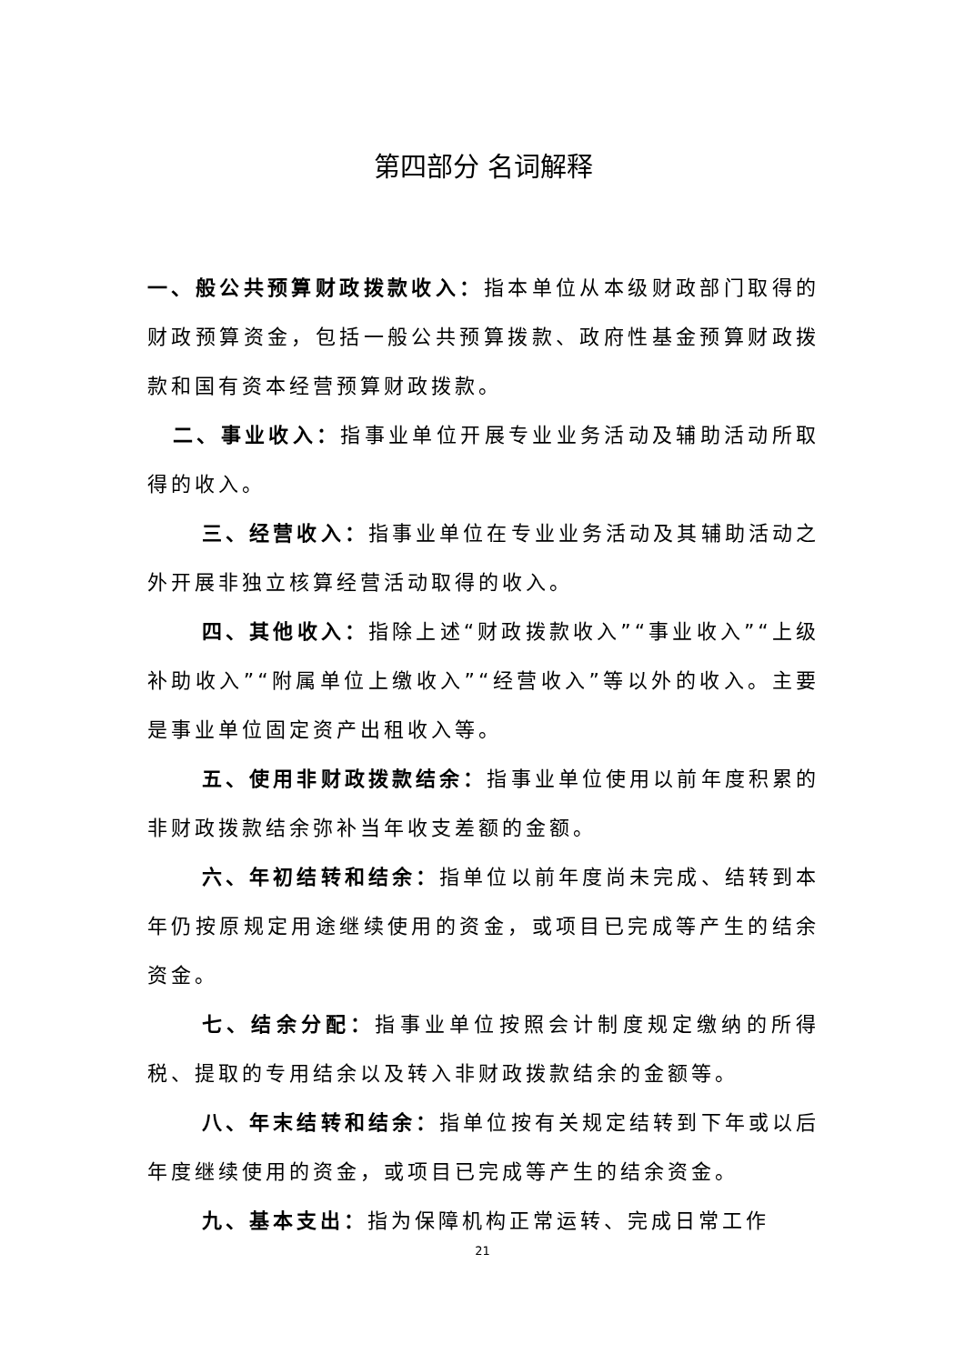第四部分 名词解释
一、般公共预算财政拨款收入：指本单位从本级财政部门取得的财政预算资金，包括一般公共预算拨款、政府性基金预算财政拨款和国有资本经营预算财政拨款。
二、事业收入：指事业单位开展专业业务活动及辅助活动所取得的收入。
三、经营收入：指事业单位在专业业务活动及其辅助活动之外开展非独立核算经营活动取得的收入。
四、其他收入：指除上述“财政拨款收入”“事业收入”“上级补助收入”“附属单位上缴收入”“经营收入”等以外的收入。主要是事业单位固定资产出租收入等。
五、使用非财政拨款结余：指事业单位使用以前年度积累的非财政拨款结余弥补当年收支差额的金额。
六、年初结转和结余：指单位以前年度尚未完成、结转到本年仍按原规定用途继续使用的资金，或项目已完成等产生的结余资金。
七、结余分配：指事业单位按照会计制度规定缴纳的所得税、提取的专用结余以及转入非财政拨款结余的金额等。
八、年末结转和结余：指单位按有关规定结转到下年或以后年度继续使用的资金，或项目已完成等产生的结余资金。
九、基本支出：指为保障机构正常运转、完成日常工作
21